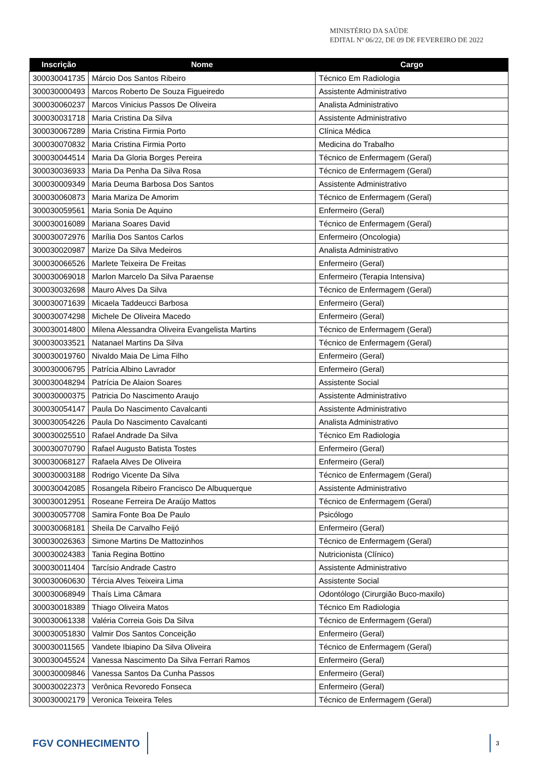MINISTÉRIO DA SAÚDE
EDITAL Nº 06/22, DE 09 DE FEVEREIRO DE 2022
| Inscrição | Nome | Cargo |
| --- | --- | --- |
| 300030041735 | Márcio Dos Santos Ribeiro | Técnico Em Radiologia |
| 300030000493 | Marcos Roberto De Souza Figueiredo | Assistente Administrativo |
| 300030060237 | Marcos Vinicius Passos De Oliveira | Analista Administrativo |
| 300030031718 | Maria Cristina Da Silva | Assistente Administrativo |
| 300030067289 | Maria Cristina Firmia Porto | Clínica Médica |
| 300030070832 | Maria Cristina Firmia Porto | Medicina do Trabalho |
| 300030044514 | Maria Da Gloria Borges Pereira | Técnico de Enfermagem (Geral) |
| 300030036933 | Maria Da Penha Da Silva Rosa | Técnico de Enfermagem (Geral) |
| 300030009349 | Maria Deuma Barbosa Dos Santos | Assistente Administrativo |
| 300030060873 | Maria Mariza De Amorim | Técnico de Enfermagem (Geral) |
| 300030059561 | Maria Sonia De Aquino | Enfermeiro (Geral) |
| 300030016089 | Mariana Soares David | Técnico de Enfermagem (Geral) |
| 300030072976 | Marília Dos Santos Carlos | Enfermeiro (Oncologia) |
| 300030020987 | Marize Da Silva Medeiros | Analista Administrativo |
| 300030066526 | Marlete Teixeira De Freitas | Enfermeiro (Geral) |
| 300030069018 | Marlon Marcelo Da Silva Paraense | Enfermeiro (Terapia Intensiva) |
| 300030032698 | Mauro Alves Da Silva | Técnico de Enfermagem (Geral) |
| 300030071639 | Micaela Taddeucci Barbosa | Enfermeiro (Geral) |
| 300030074298 | Michele De Oliveira Macedo | Enfermeiro (Geral) |
| 300030014800 | Milena Alessandra Oliveira Evangelista Martins | Técnico de Enfermagem (Geral) |
| 300030033521 | Natanael Martins Da Silva | Técnico de Enfermagem (Geral) |
| 300030019760 | Nivaldo Maia De Lima Filho | Enfermeiro (Geral) |
| 300030006795 | Patrícia Albino Lavrador | Enfermeiro (Geral) |
| 300030048294 | Patrícia De Alaion Soares | Assistente Social |
| 300030000375 | Patricia Do Nascimento Araujo | Assistente Administrativo |
| 300030054147 | Paula Do Nascimento Cavalcanti | Assistente Administrativo |
| 300030054226 | Paula Do Nascimento Cavalcanti | Analista Administrativo |
| 300030025510 | Rafael Andrade Da Silva | Técnico Em Radiologia |
| 300030070790 | Rafael Augusto Batista Tostes | Enfermeiro (Geral) |
| 300030068127 | Rafaela Alves De Oliveira | Enfermeiro (Geral) |
| 300030003188 | Rodrigo Vicente Da Silva | Técnico de Enfermagem (Geral) |
| 300030042085 | Rosangela Ribeiro Francisco De Albuquerque | Assistente Administrativo |
| 300030012951 | Roseane Ferreira De Araújo Mattos | Técnico de Enfermagem (Geral) |
| 300030057708 | Samira Fonte Boa De Paulo | Psicólogo |
| 300030068181 | Sheila De Carvalho Feijó | Enfermeiro (Geral) |
| 300030026363 | Simone Martins De Mattozinhos | Técnico de Enfermagem (Geral) |
| 300030024383 | Tania Regina Bottino | Nutricionista (Clínico) |
| 300030011404 | Tarcísio Andrade Castro | Assistente Administrativo |
| 300030060630 | Tércia Alves Teixeira Lima | Assistente Social |
| 300030068949 | Thaís Lima Câmara | Odontólogo (Cirurgião Buco-maxilo) |
| 300030018389 | Thiago Oliveira Matos | Técnico Em Radiologia |
| 300030061338 | Valéria Correia Gois Da Silva | Técnico de Enfermagem (Geral) |
| 300030051830 | Valmir Dos Santos Conceição | Enfermeiro (Geral) |
| 300030011565 | Vandete Ibiapino Da Silva Oliveira | Técnico de Enfermagem (Geral) |
| 300030045524 | Vanessa Nascimento Da Silva Ferrari Ramos | Enfermeiro (Geral) |
| 300030009846 | Vanessa Santos Da Cunha Passos | Enfermeiro (Geral) |
| 300030022373 | Verônica Revoredo Fonseca | Enfermeiro (Geral) |
| 300030002179 | Veronica Teixeira Teles | Técnico de Enfermagem (Geral) |
FGV CONHECIMENTO
3